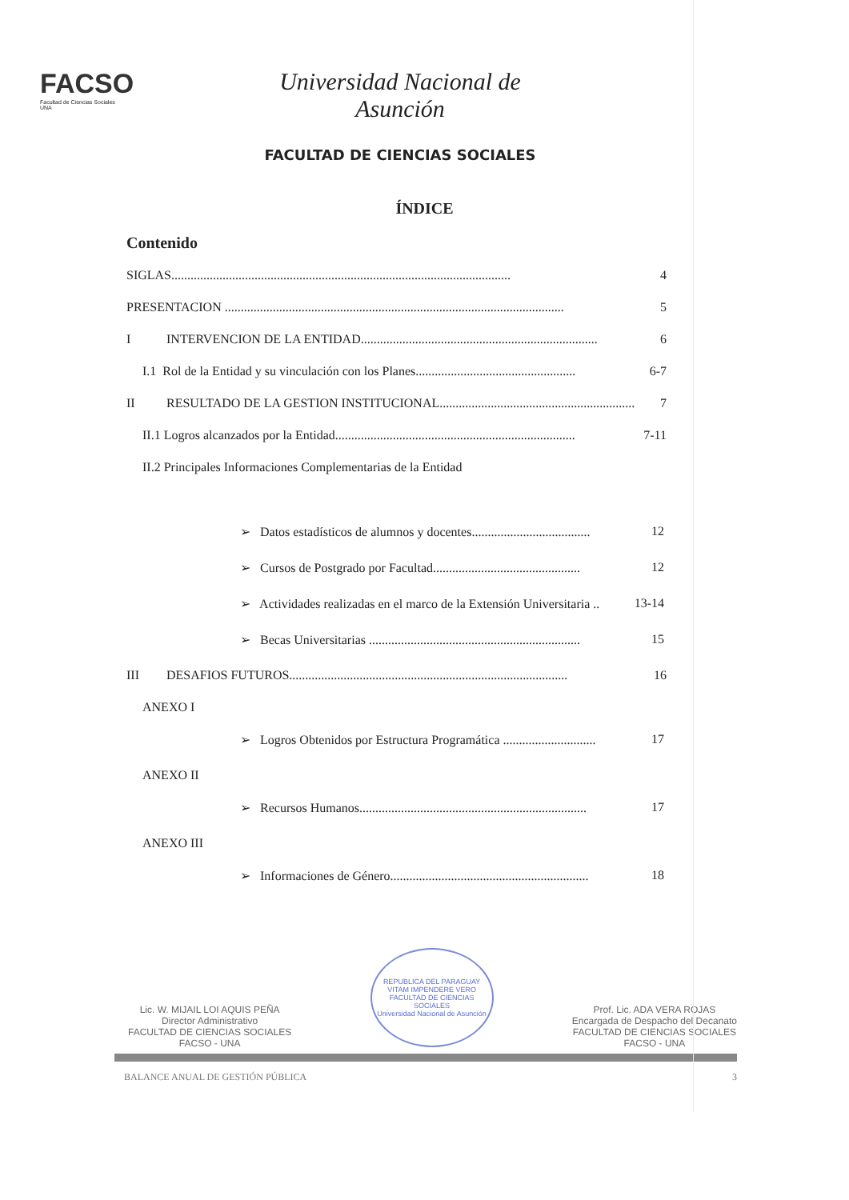FACSO
Facultad de Ciencias Sociales
UNA
Universidad Nacional de Asunción
FACULTAD DE CIENCIAS SOCIALES
ÍNDICE
Contenido
SIGLAS.......................................................................................................... 4
PRESENTACION .......................................................................................................... 5
I INTERVENCION DE LA ENTIDAD.......................................................................... 6
I.1 Rol de la Entidad y su vinculación con los Planes.................................................. 6-7
II RESULTADO DE LA GESTION INSTITUCIONAL............................................................. 7
II.1 Logros alcanzados por la Entidad........................................................................... 7-11
II.2 Principales Informaciones Complementarias de la Entidad
➢ Datos estadísticos de alumnos y docentes..................................... 12
➢ Cursos de Postgrado por Facultad.............................................. 12
➢ Actividades realizadas en el marco de la Extensión Universitaria .. 13-14
➢ Becas Universitarias .................................................................. 15
III DESAFIOS FUTUROS....................................................................................... 16
ANEXO I
➢ Logros Obtenidos por Estructura Programática ............................. 17
ANEXO II
➢ Recursos Humanos....................................................................... 17
ANEXO III
➢ Informaciones de Género.............................................................. 18
Lic. W. MIJAIL LOI AQUIS PEÑA
Director Administrativo
FACULTAD DE CIENCIAS SOCIALES
FACSO - UNA
REPUBLICA DEL PARAGUAY
VITAM IMPENDERE VERO
FACULTAD DE CIENCIAS SOCIALES
Universidad Nacional de Asunción
Prof. Lic. ADA VERA ROJAS
Encargada de Despacho del Decanato
FACULTAD DE CIENCIAS SOCIALES
FACSO - UNA
BALANCE ANUAL DE GESTIÓN PÚBLICA 3